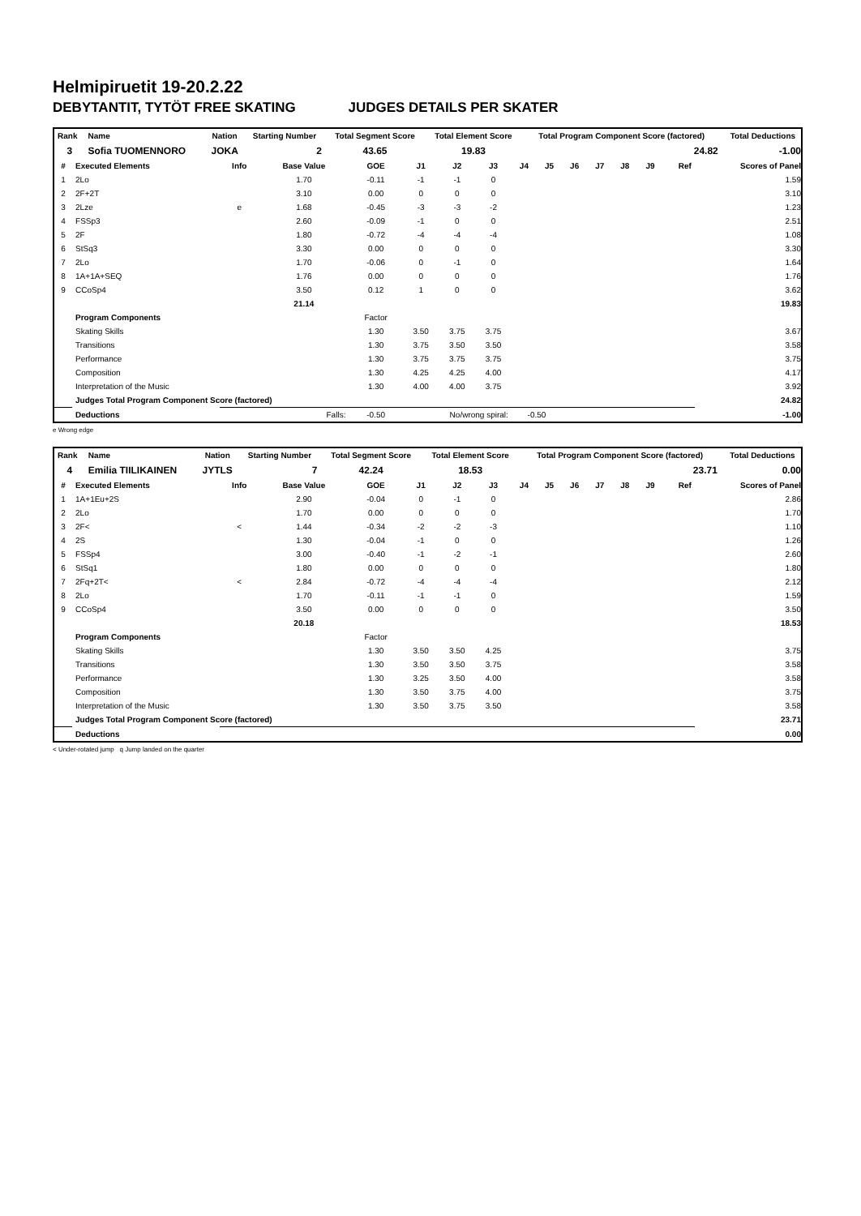Helmipiruetit 19-20.2.22
DEBYTANTIT, TYTÖT FREE SKATING JUDGES DETAILS PER SKATER
| Rank | Name | Nation | Starting Number | Total Segment Score | Total Element Score | Total Program Component Score (factored) | Total Deductions |
| --- | --- | --- | --- | --- | --- | --- | --- |
| 3 | Sofia TUOMENNORO | JOKA | 2 | 43.65 | 19.83 | 24.82 | -1.00 |
| # | Executed Elements | Info | Base Value | GOE | J1 | J2 | J3 | J4 | J5 | J6 | J7 | J8 | J9 | Ref | Scores of Panel |
| --- | --- | --- | --- | --- | --- | --- | --- | --- | --- | --- | --- | --- | --- | --- | --- |
| 1 | 2Lo | | 1.70 | -0.11 | -1 | -1 | 0 | | | | | | | | 1.59 |
| 2 | 2F+2T | | 3.10 | 0.00 | 0 | 0 | 0 | | | | | | | | 3.10 |
| 3 | 2Lze | e | 1.68 | -0.45 | -3 | -3 | -2 | | | | | | | | 1.23 |
| 4 | FSSp3 | | 2.60 | -0.09 | -1 | 0 | 0 | | | | | | | | 2.51 |
| 5 | 2F | | 1.80 | -0.72 | -4 | -4 | -4 | | | | | | | | 1.08 |
| 6 | StSq3 | | 3.30 | 0.00 | 0 | 0 | 0 | | | | | | | | 3.30 |
| 7 | 2Lo | | 1.70 | -0.06 | 0 | -1 | 0 | | | | | | | | 1.64 |
| 8 | 1A+1A+SEQ | | 1.76 | 0.00 | 0 | 0 | 0 | | | | | | | | 1.76 |
| 9 | CCoSp4 | | 3.50 | 0.12 | 1 | 0 | 0 | | | | | | | | 3.62 |
| | | | 21.14 | | | | | | | | | | | | 19.83 |
| | Program Components | | | Factor | | | | | | | | | | | |
| | Skating Skills | | | 1.30 | 3.50 | 3.75 | 3.75 | | | | | | | | 3.67 |
| | Transitions | | | 1.30 | 3.75 | 3.50 | 3.50 | | | | | | | | 3.58 |
| | Performance | | | 1.30 | 3.75 | 3.75 | 3.75 | | | | | | | | 3.75 |
| | Composition | | | 1.30 | 4.25 | 4.25 | 4.00 | | | | | | | | 4.17 |
| | Interpretation of the Music | | | 1.30 | 4.00 | 4.00 | 3.75 | | | | | | | | 3.92 |
| | Judges Total Program Component Score (factored) | | | | | | | | | | | | | | 24.82 |
| | Deductions | Falls: | | -0.50 | No/wrong spiral: | | | -0.50 | | | | | | | -1.00 |
e Wrong edge
| Rank | Name | Nation | Starting Number | Total Segment Score | Total Element Score | Total Program Component Score (factored) | Total Deductions |
| --- | --- | --- | --- | --- | --- | --- | --- |
| 4 | Emilia TIILIKAINEN | JYTLS | 7 | 42.24 | 18.53 | 23.71 | 0.00 |
| # | Executed Elements | Info | Base Value | GOE | J1 | J2 | J3 | J4 | J5 | J6 | J7 | J8 | J9 | Ref | Scores of Panel |
| --- | --- | --- | --- | --- | --- | --- | --- | --- | --- | --- | --- | --- | --- | --- | --- |
| 1 | 1A+1Eu+2S | | 2.90 | -0.04 | 0 | -1 | 0 | | | | | | | | 2.86 |
| 2 | 2Lo | | 1.70 | 0.00 | 0 | 0 | 0 | | | | | | | | 1.70 |
| 3 | 2F< | < | 1.44 | -0.34 | -2 | -2 | -3 | | | | | | | | 1.10 |
| 4 | 2S | | 1.30 | -0.04 | -1 | 0 | 0 | | | | | | | | 1.26 |
| 5 | FSSp4 | | 3.00 | -0.40 | -1 | -2 | -1 | | | | | | | | 2.60 |
| 6 | StSq1 | | 1.80 | 0.00 | 0 | 0 | 0 | | | | | | | | 1.80 |
| 7 | 2Fq+2T< | < | 2.84 | -0.72 | -4 | -4 | -4 | | | | | | | | 2.12 |
| 8 | 2Lo | | 1.70 | -0.11 | -1 | -1 | 0 | | | | | | | | 1.59 |
| 9 | CCoSp4 | | 3.50 | 0.00 | 0 | 0 | 0 | | | | | | | | 3.50 |
| | | | 20.18 | | | | | | | | | | | | 18.53 |
| | Program Components | | | Factor | | | | | | | | | | | |
| | Skating Skills | | | 1.30 | 3.50 | 3.50 | 4.25 | | | | | | | | 3.75 |
| | Transitions | | | 1.30 | 3.50 | 3.50 | 3.75 | | | | | | | | 3.58 |
| | Performance | | | 1.30 | 3.25 | 3.50 | 4.00 | | | | | | | | 3.58 |
| | Composition | | | 1.30 | 3.50 | 3.75 | 4.00 | | | | | | | | 3.75 |
| | Interpretation of the Music | | | 1.30 | 3.50 | 3.75 | 3.50 | | | | | | | | 3.58 |
| | Judges Total Program Component Score (factored) | | | | | | | | | | | | | | 23.71 |
| | Deductions | | | | | | | | | | | | | | 0.00 |
< Under-rotated jump q Jump landed on the quarter